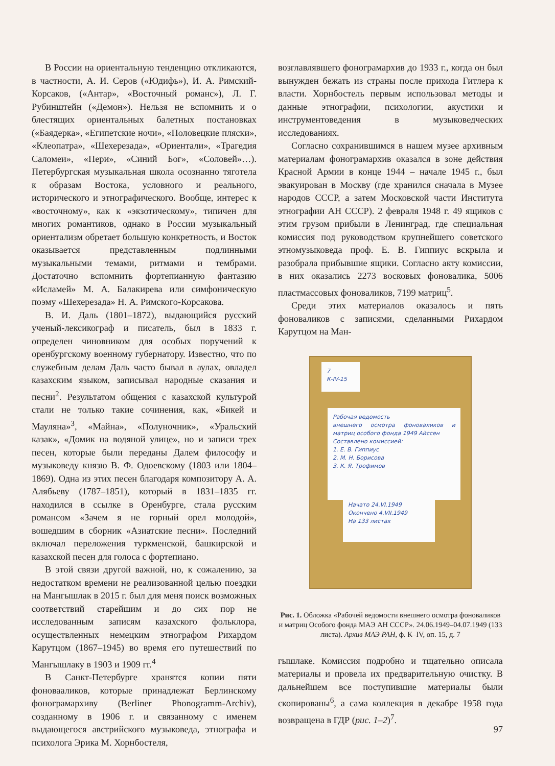В России на ориентальную тенденцию откликаются, в частности, А. И. Серов («Юдифь»), И. А. Римский-Корсаков, («Антар», «Восточный романс»), Л. Г. Рубинштейн («Демон»). Нельзя не вспомнить и о блестящих ориентальных балетных постановках («Баядерка», «Египетские ночи», «Половецкие пляски», «Клеопатра», «Шехерезада», «Ориентали», «Трагедия Саломеи», «Пери», «Синий Бог», «Соловей»…). Петербургская музыкальная школа осознанно тяготела к образам Востока, условного и реального, исторического и этнографического. Вообще, интерес к «восточному», как к «экзотическому», типичен для многих романтиков, однако в России музыкальный ориентализм обретает большую конкретность, и Восток оказывается представленным подлинными музыкальными темами, ритмами и тембрами. Достаточно вспомнить фортепианную фантазию «Исламей» М. А. Балакирева или симфоническую поэму «Шехерезада» Н. А. Римского-Корсакова.
В. И. Даль (1801–1872), выдающийся русский ученый-лексикограф и писатель, был в 1833 г. определен чиновником для особых поручений к оренбургскому военному губернатору. Известно, что по служебным делам Даль часто бывал в аулах, овладел казахским языком, записывал народные сказания и песни<sup>2</sup>. Результатом общения с казахской культурой стали не только такие сочинения, как, «Бикей и Мауляна»<sup>3</sup>, «Майна», «Полуночник», «Уральский казак», «Домик на водяной улице», но и записи трех песен, которые были переданы Далем философу и музыковеду князю В. Ф. Одоевскому (1803 или 1804–1869). Одна из этих песен благодаря композитору А. А. Алябьеву (1787–1851), который в 1831–1835 гг. находился в ссылке в Оренбурге, стала русским романсом «Зачем я не горный орел молодой», вошедшим в сборник «Азиатские песни». Последний включал переложения туркменской, башкирской и казахской песен для голоса с фортепиано.
В этой связи другой важной, но, к сожалению, за недостатком времени не реализованной целью поездки на Мангышлак в 2015 г. был для меня поиск возможных соответствий старейшим и до сих пор не исследованным записям казахского фольклора, осуществленных немецким этнографом Рихардом Карутцом (1867–1945) во время его путешествий по Мангышлаку в 1903 и 1909 гг.<sup>4</sup>
В Санкт-Петербурге хранятся копии пяти фоновааликов, которые принадлежат Берлинскому фонограмархиву (Berliner Phonogramm-Archiv), созданному в 1906 г. и связанному с именем выдающегося австрийского музыковеда, этнографа и психолога Эрика М. Хорнбостеля,
возглавлявшего фонограмархив до 1933 г., когда он был вынужден бежать из страны после прихода Гитлера к власти. Хорнбостель первым использовал методы и данные этнографии, психологии, акустики и инструментоведения в музыковедческих исследованиях.
Согласно сохранившимся в нашем музее архивным материалам фонограмархив оказался в зоне действия Красной Армии в конце 1944 – начале 1945 г., был эвакуирован в Москву (где хранился сначала в Музее народов СССР, а затем Московской части Института этнографии АН СССР). 2 февраля 1948 г. 49 ящиков с этим грузом прибыли в Ленинград, где специальная комиссия под руководством крупнейшего советского этномузыковеда проф. Е. В. Гиппиус вскрыла и разобрала прибывшие ящики. Согласно акту комиссии, в них оказались 2273 восковых фоновалика, 5006 пластмассовых фоноваликов, 7199 матриц<sup>5</sup>.
Среди этих материалов оказалось и пять фоноваликов с записями, сделанными Рихардом Карутцом на Ман-
7
К-IV-15
Рабочая ведомость
внешнего осмотра фоноваликов и матриц особого фонда 1949 Айссен
Составлено комиссией:
1. Е. В. Гиппиус
2. М. Н. Борисова
3. К. Я. Трофимов
Начато 24.VI.1949
Окончено 4.VII.1949
На 133 листах
Рис. 1. Обложка «Рабочей ведомости внешнего осмотра фоноваликов и матриц Особого фонда МАЭ АН СССР». 24.06.1949–04.07.1949 (133 листа). Архив МАЭ РАН, ф. К–IV, оп. 15, д. 7
гышлаке. Комиссия подробно и тщательно описала материалы и провела их предварительную очистку. В дальнейшем все поступившие материалы были скопированы<sup>6</sup>, а сама коллекция в декабре 1958 года возвращена в ГДР (рис. 1–2)<sup>7</sup>.
97